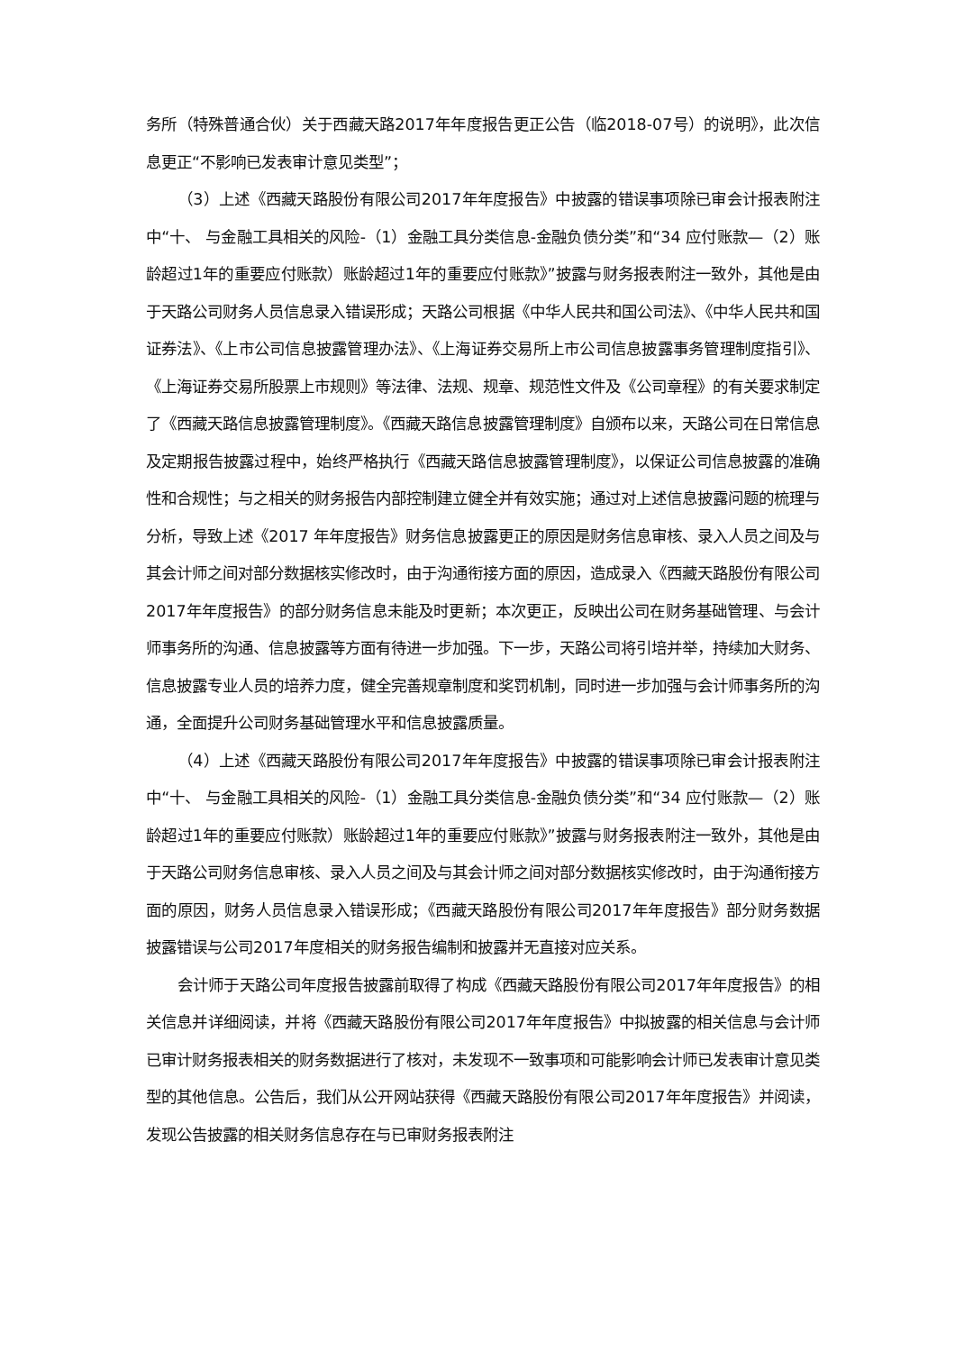务所（特殊普通合伙）关于西藏天路2017年年度报告更正公告（临2018-07号）的说明》，此次信息更正“不影响已发表审计意见类型”；
（3）上述《西藏天路股份有限公司2017年年度报告》中披露的错误事项除已审会计报表附注中“十、 与金融工具相关的风险-（1）金融工具分类信息-金融负债分类”和“34 应付账款—（2）账龄超过1年的重要应付账款）账龄超过1年的重要应付账款》”披露与财务报表附注一致外，其他是由于天路公司财务人员信息录入错误形成；天路公司根据《中华人民共和国公司法》、《中华人民共和国证券法》、《上市公司信息披露管理办法》、《上海证券交易所上市公司信息披露事务管理制度指引》、《上海证券交易所股票上市规则》等法律、法规、规章、规范性文件及《公司章程》的有关要求制定了《西藏天路信息披露管理制度》。《西藏天路信息披露管理制度》自颁布以来，天路公司在日常信息及定期报告披露过程中，始终严格执行《西藏天路信息披露管理制度》，以保证公司信息披露的准确性和合规性；与之相关的财务报告内部控制建立健全并有效实施；通过对上述信息披露问题的梳理与分析，导致上述《2017 年年度报告》财务信息披露更正的原因是财务信息审核、录入人员之间及与其会计师之间对部分数据核实修改时，由于沟通衔接方面的原因，造成录入《西藏天路股份有限公司2017年年度报告》的部分财务信息未能及时更新；本次更正，反映出公司在财务基础管理、与会计师事务所的沟通、信息披露等方面有待进一步加强。下一步，天路公司将引培并举，持续加大财务、信息披露专业人员的培养力度，健全完善规章制度和奖罚机制，同时进一步加强与会计师事务所的沟通，全面提升公司财务基础管理水平和信息披露质量。
（4）上述《西藏天路股份有限公司2017年年度报告》中披露的错误事项除已审会计报表附注中“十、 与金融工具相关的风险-（1）金融工具分类信息-金融负债分类”和“34 应付账款—（2）账龄超过1年的重要应付账款）账龄超过1年的重要应付账款》”披露与财务报表附注一致外，其他是由于天路公司财务信息审核、录入人员之间及与其会计师之间对部分数据核实修改时，由于沟通衔接方面的原因，财务人员信息录入错误形成；《西藏天路股份有限公司2017年年度报告》部分财务数据披露错误与公司2017年度相关的财务报告编制和披露并无直接对应关系。
会计师于天路公司年度报告披露前取得了构成《西藏天路股份有限公司2017年年度报告》的相关信息并详细阅读，并将《西藏天路股份有限公司2017年年度报告》中拟披露的相关信息与会计师已审计财务报表相关的财务数据进行了核对，未发现不一致事项和可能影响会计师已发表审计意见类型的其他信息。公告后，我们从公开网站获得《西藏天路股份有限公司2017年年度报告》并阅读，发现公告披露的相关财务信息存在与已审财务报表附注